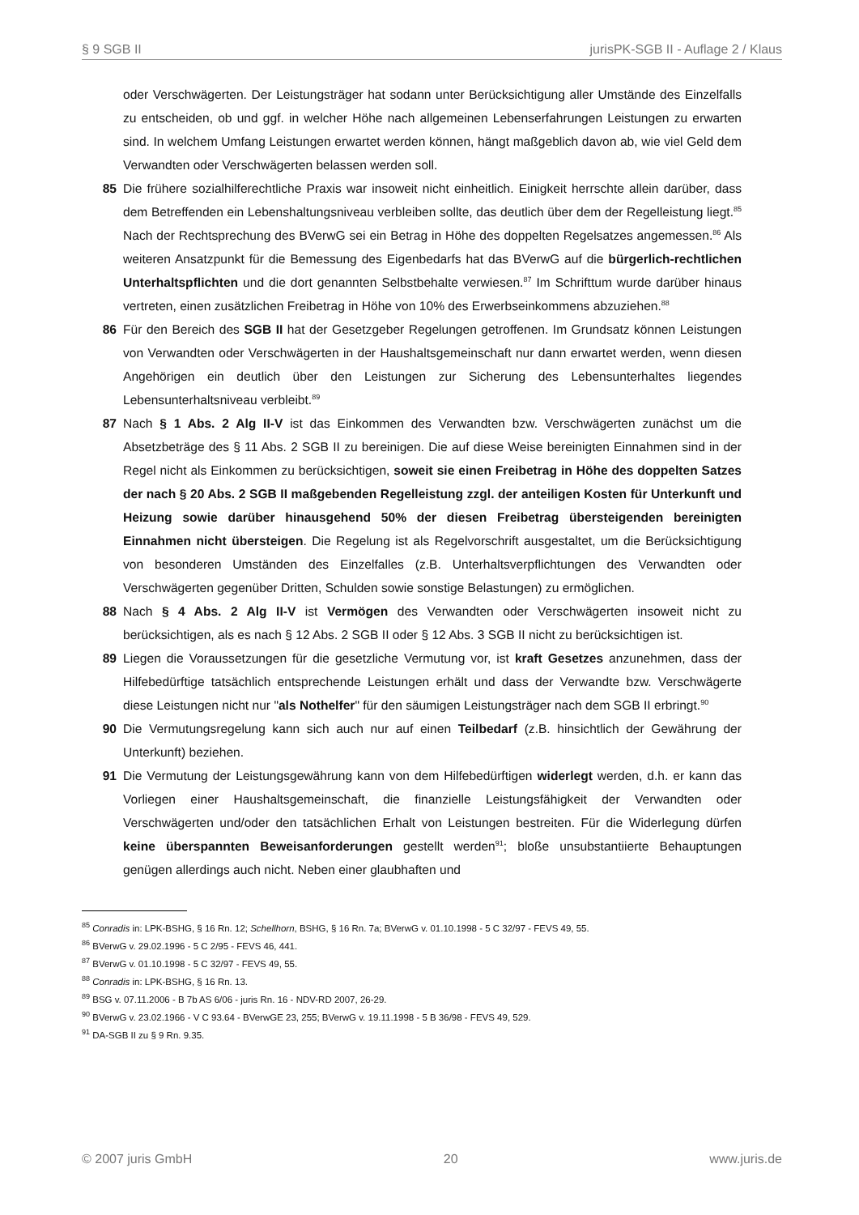§ 9 SGB II jurisPK-SGB II - Auflage 2 / Klaus
oder Verschwägerten. Der Leistungsträger hat sodann unter Berücksichtigung aller Umstände des Einzelfalls zu entscheiden, ob und ggf. in welcher Höhe nach allgemeinen Lebenserfahrungen Leistungen zu erwarten sind. In welchem Umfang Leistungen erwartet werden können, hängt maßgeblich davon ab, wie viel Geld dem Verwandten oder Verschwägerten belassen werden soll.
85 Die frühere sozialhilferechtliche Praxis war insoweit nicht einheitlich. Einigkeit herrschte allein darüber, dass dem Betreffenden ein Lebenshaltungsniveau verbleiben sollte, das deutlich über dem der Regelleistung liegt.<sup>85</sup> Nach der Rechtsprechung des BVerwG sei ein Betrag in Höhe des doppelten Regelsatzes angemessen.<sup>86</sup> Als weiteren Ansatzpunkt für die Bemessung des Eigenbedarfs hat das BVerwG auf die bürgerlich-rechtlichen Unterhaltspflichten und die dort genannten Selbstbehalte verwiesen.<sup>87</sup> Im Schrifttum wurde darüber hinaus vertreten, einen zusätzlichen Freibetrag in Höhe von 10% des Erwerbseinkommens abzuziehen.<sup>88</sup>
86 Für den Bereich des SGB II hat der Gesetzgeber Regelungen getroffenen. Im Grundsatz können Leistungen von Verwandten oder Verschwägerten in der Haushaltsgemeinschaft nur dann erwartet werden, wenn diesen Angehörigen ein deutlich über den Leistungen zur Sicherung des Lebensunterhaltes liegendes Lebensunterhaltsniveau verbleibt.<sup>89</sup>
87 Nach § 1 Abs. 2 Alg II-V ist das Einkommen des Verwandten bzw. Verschwägerten zunächst um die Absetzbeträge des § 11 Abs. 2 SGB II zu bereinigen. Die auf diese Weise bereinigten Einnahmen sind in der Regel nicht als Einkommen zu berücksichtigen, soweit sie einen Freibetrag in Höhe des doppelten Satzes der nach § 20 Abs. 2 SGB II maßgebenden Regelleistung zzgl. der anteiligen Kosten für Unterkunft und Heizung sowie darüber hinausgehend 50% der diesen Freibetrag übersteigenden bereinigten Einnahmen nicht übersteigen. Die Regelung ist als Regelvorschrift ausgestaltet, um die Berücksichtigung von besonderen Umständen des Einzelfalles (z.B. Unterhaltsverpflichtungen des Verwandten oder Verschwägerten gegenüber Dritten, Schulden sowie sonstige Belastungen) zu ermöglichen.
88 Nach § 4 Abs. 2 Alg II-V ist Vermögen des Verwandten oder Verschwägerten insoweit nicht zu berücksichtigen, als es nach § 12 Abs. 2 SGB II oder § 12 Abs. 3 SGB II nicht zu berücksichtigen ist.
89 Liegen die Voraussetzungen für die gesetzliche Vermutung vor, ist kraft Gesetzes anzunehmen, dass der Hilfebedürftige tatsächlich entsprechende Leistungen erhält und dass der Verwandte bzw. Verschwägerte diese Leistungen nicht nur "als Nothelfer" für den säumigen Leistungsträger nach dem SGB II erbringt.<sup>90</sup>
90 Die Vermutungsregelung kann sich auch nur auf einen Teilbedarf (z.B. hinsichtlich der Gewährung der Unterkunft) beziehen.
91 Die Vermutung der Leistungsgewährung kann von dem Hilfebedürftigen widerlegt werden, d.h. er kann das Vorliegen einer Haushaltsgemeinschaft, die finanzielle Leistungsfähigkeit der Verwandten oder Verschwägerten und/oder den tatsächlichen Erhalt von Leistungen bestreiten. Für die Widerlegung dürfen keine überspannten Beweisanforderungen gestellt werden<sup>91</sup>; bloße unsubstantiierte Behauptungen genügen allerdings auch nicht. Neben einer glaubhaften und
<sup>85</sup> Conradis in: LPK-BSHG, § 16 Rn. 12; Schellhorn, BSHG, § 16 Rn. 7a; BVerwG v. 01.10.1998 - 5 C 32/97 - FEVS 49, 55.
<sup>86</sup> BVerwG v. 29.02.1996 - 5 C 2/95 - FEVS 46, 441.
<sup>87</sup> BVerwG v. 01.10.1998 - 5 C 32/97 - FEVS 49, 55.
<sup>88</sup> Conradis in: LPK-BSHG, § 16 Rn. 13.
<sup>89</sup> BSG v. 07.11.2006 - B 7b AS 6/06 - juris Rn. 16 - NDV-RD 2007, 26-29.
<sup>90</sup> BVerwG v. 23.02.1966 - V C 93.64 - BVerwGE 23, 255; BVerwG v. 19.11.1998 - 5 B 36/98 - FEVS 49, 529.
<sup>91</sup> DA-SGB II zu § 9 Rn. 9.35.
© 2007 juris GmbH 20 www.juris.de